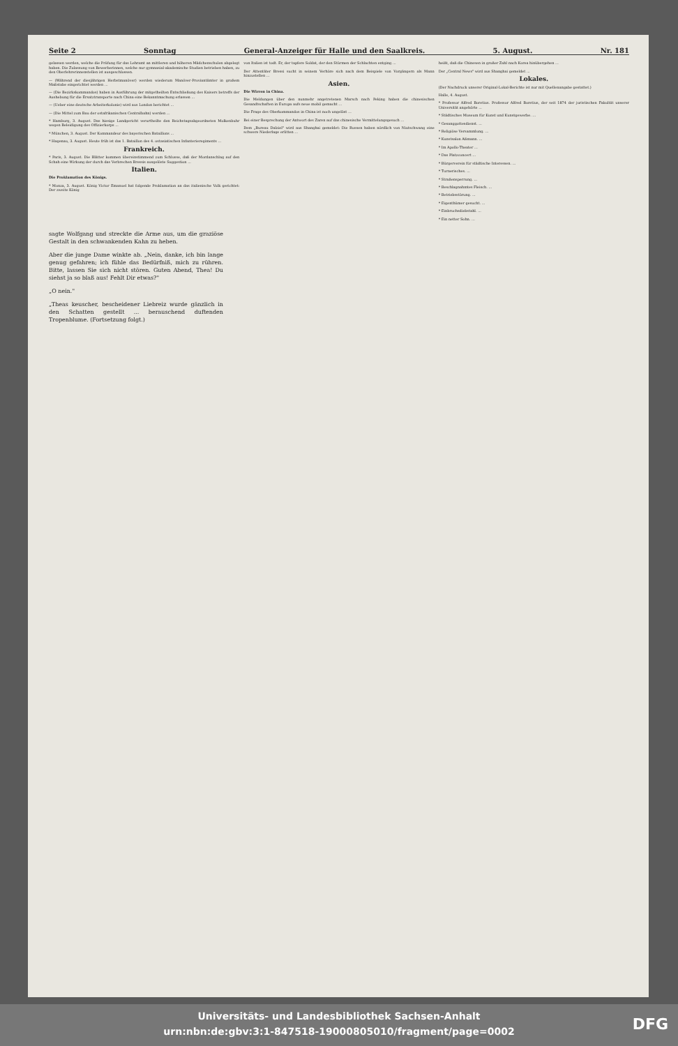Seite 2 Sonntag General-Anzeiger für Halle und den Saalkreis. 5. August. Nr. 181
gelassen werden, welche die Prüfung für das Lehramt an mittleren und höheren Mädchenschulen abgelegt haben. Die Zulassung von Bewerberinnen, welche nur gymnasial-akademische Studien betrieben haben, zu den Oberlehrerinnenstellen ist ausgeschlossen.
— (Während der diesjährigen Herbstmanöver) werden wiederum Manöver-Proviantämter in großem Maßstabe eingerichtet werden ...
— (Die Bezirkskommandos) haben in Ausführung der mitgetheilten Entschließung des Kaisers betreffs der Aushebung für die Ersatztransporte nach China eine Bekanntmachung erlassen ...
— (Ueber eine deutsche Arbeiterkolonie) wird aus London berichtet ...
— (Die Mittel zum Bau der ostafrikanischen Centralbahn) werden ...
* Hamburg, 3. August. Das hiesige Landgericht verurtheilte den Reichstagsabgeordneten Molkenbuhr wegen Beleidigung des Offizierkorps ...
* München, 3. August. Der Kommandeur des bayerischen Bataillons ...
* Hagenau, 3. August. Heute früh ist das 1. Bataillon des 4. ostasiatischen Infanterieregiments ...
Frankreich.
* Paris, 3. August. Die Blätter kommen übereinstimmend zum Schlusse, daß der Mordanschlag auf den Schah eine Wirkung der durch das Verbrechen Bressis ausgelöste Suggestion ...
Italien.
Die Proklamation des Königs.
* Monza, 3. August. König Victor Emanuel hat folgende Proklamation an das italienische Volk gerichtet: Der zweite König
von Italien ist todt. Er, der tapfere Soldat, der den Stürmen der Schlachten entging ...
Der Attentäter Bressi sucht in seinem Verhöre sich nach dem Beispiele von Vorgängern als Mann hinzustellen ...
Asien.
Die Wirren in China.
Die Meldungen über den nunmehr angetretenen Marsch nach Peking haben die chinesischen Gesandtschaften in Europa aufs neue mobil gemacht ...
Die Frage des Oberkommandos in China ist noch ungelöst ...
Bei einer Besprechung der Antwort des Zaren auf das chinesische Vermittelungsgesuch ...
Dem „Bureau Dalziel" wird aus Shanghai gemeldet: Die Russen haben nördlich von Niutschwang eine schwere Niederlage erlitten ...
heißt, daß die Chinesen in großer Zahl nach Korea hinübergehen ...
Der „Central News" wird aus Shanghai gemeldet ...
Lokales.
(Der Nachdruck unserer Original-Lokal-Berichte ist nur mit Quellenangabe gestattet.)
Halle, 4. August.
* Professor Alfred Boretius. Professor Alfred Boretius, der seit 1874 der juristischen Fakultät unserer Universität angehörte ...
* Städtisches Museum für Kunst und Kunstgewerbe. ...
* Gesanggottesdienst. ...
* Religiöse Versammlung. ...
* Kunstsalon Aßmann. ...
* Im Apollo-Theater ...
* Das Platzconcert ...
* Bürgerverein für städtische Interessen. ...
* Turnerisches. ...
* Straßensperrung. ...
* Beschlagnahmtes Fleisch. ...
* Betriebsstörung. ...
* Eigenthümer gesucht. ...
* Einbruchsdiebstahl. ...
* Ein netter Sohn. ...
sagte Wolfgang und streckte die Arme aus, um die graziöse Gestalt in den schwankenden Kahn zu heben.
Aber die junge Dame winkte ab. „Nein, danke, ich bin lange genug gefahren; ich fühle das Bedürfniß, mich zu rühren. Bitte, lassen Sie sich nicht stören. Guten Abend, Thea! Du siehst ja so blaß aus! Fehlt Dir etwas?"
„O nein."
„Theas keuscher, bescheidener Liebreiz wurde gänzlich in den Schatten gestellt ... berauschend duftenden Tropenblume. (Fortsetzung folgt.)
Universitäts- und Landesbibliothek Sachsen-Anhalt
urn:nbn:de:gbv:3:1-847518-19000805010/fragment/page=0002
DFG